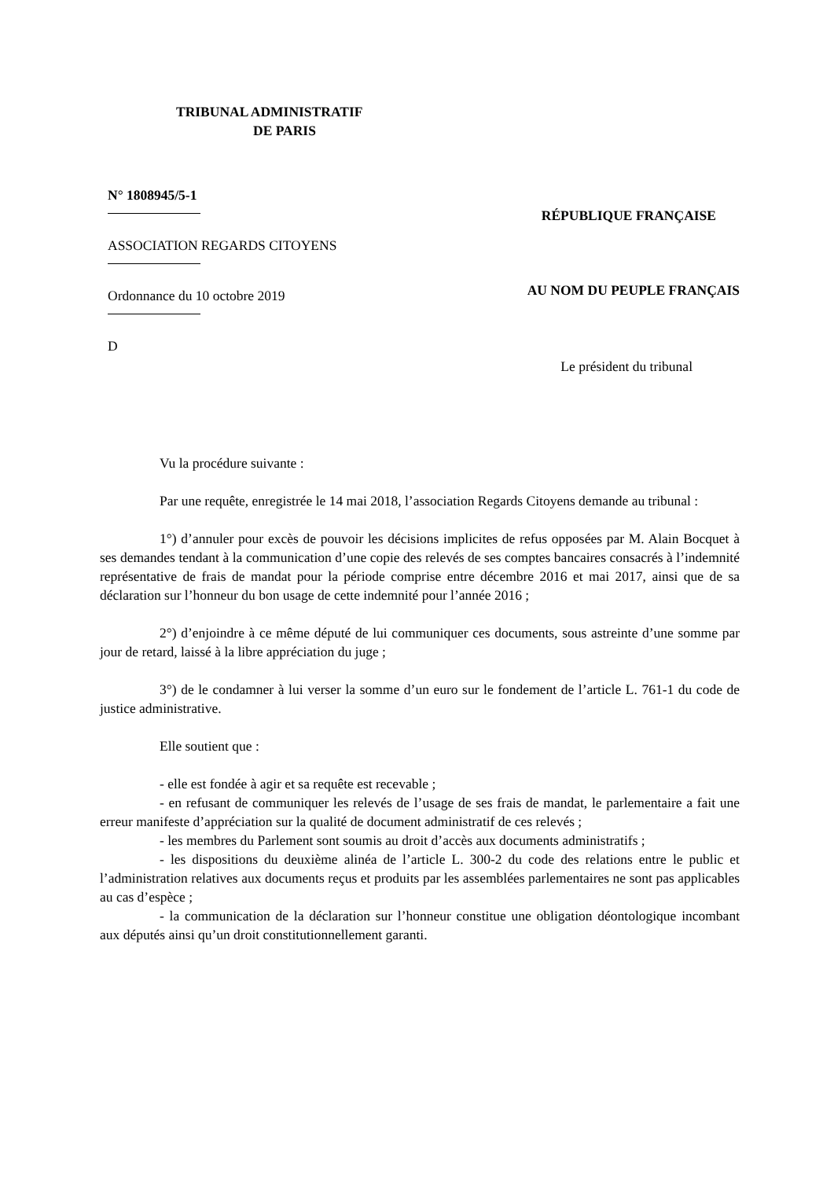TRIBUNAL ADMINISTRATIF
DE PARIS
N° 1808945/5-1
ASSOCIATION REGARDS CITOYENS
Ordonnance du 10 octobre 2019
D
RÉPUBLIQUE FRANÇAISE
AU NOM DU PEUPLE FRANÇAIS
Le président du tribunal
Vu la procédure suivante :
Par une requête, enregistrée le 14 mai 2018, l’association Regards Citoyens demande au tribunal :
1°) d’annuler pour excès de pouvoir les décisions implicites de refus opposées par M. Alain Bocquet à ses demandes tendant à la communication d’une copie des relevés de ses comptes bancaires consacrés à l’indemnité représentative de frais de mandat pour la période comprise entre décembre 2016 et mai 2017, ainsi que de sa déclaration sur l’honneur du bon usage de cette indemnité pour l’année 2016 ;
2°) d’enjoindre à ce même député de lui communiquer ces documents, sous astreinte d’une somme par jour de retard, laissé à la libre appréciation du juge ;
3°) de le condamner à lui verser la somme d’un euro sur le fondement de l’article L. 761-1 du code de justice administrative.
Elle soutient que :
- elle est fondée à agir et sa requête est recevable ;
- en refusant de communiquer les relevés de l’usage de ses frais de mandat, le parlementaire a fait une erreur manifeste d’appréciation sur la qualité de document administratif de ces relevés ;
- les membres du Parlement sont soumis au droit d’accès aux documents administratifs ;
- les dispositions du deuxième alinéa de l’article L. 300-2 du code des relations entre le public et l’administration relatives aux documents reçus et produits par les assemblées parlementaires ne sont pas applicables au cas d’espèce ;
- la communication de la déclaration sur l’honneur constitue une obligation déontologique incombant aux députés ainsi qu’un droit constitutionnellement garanti.